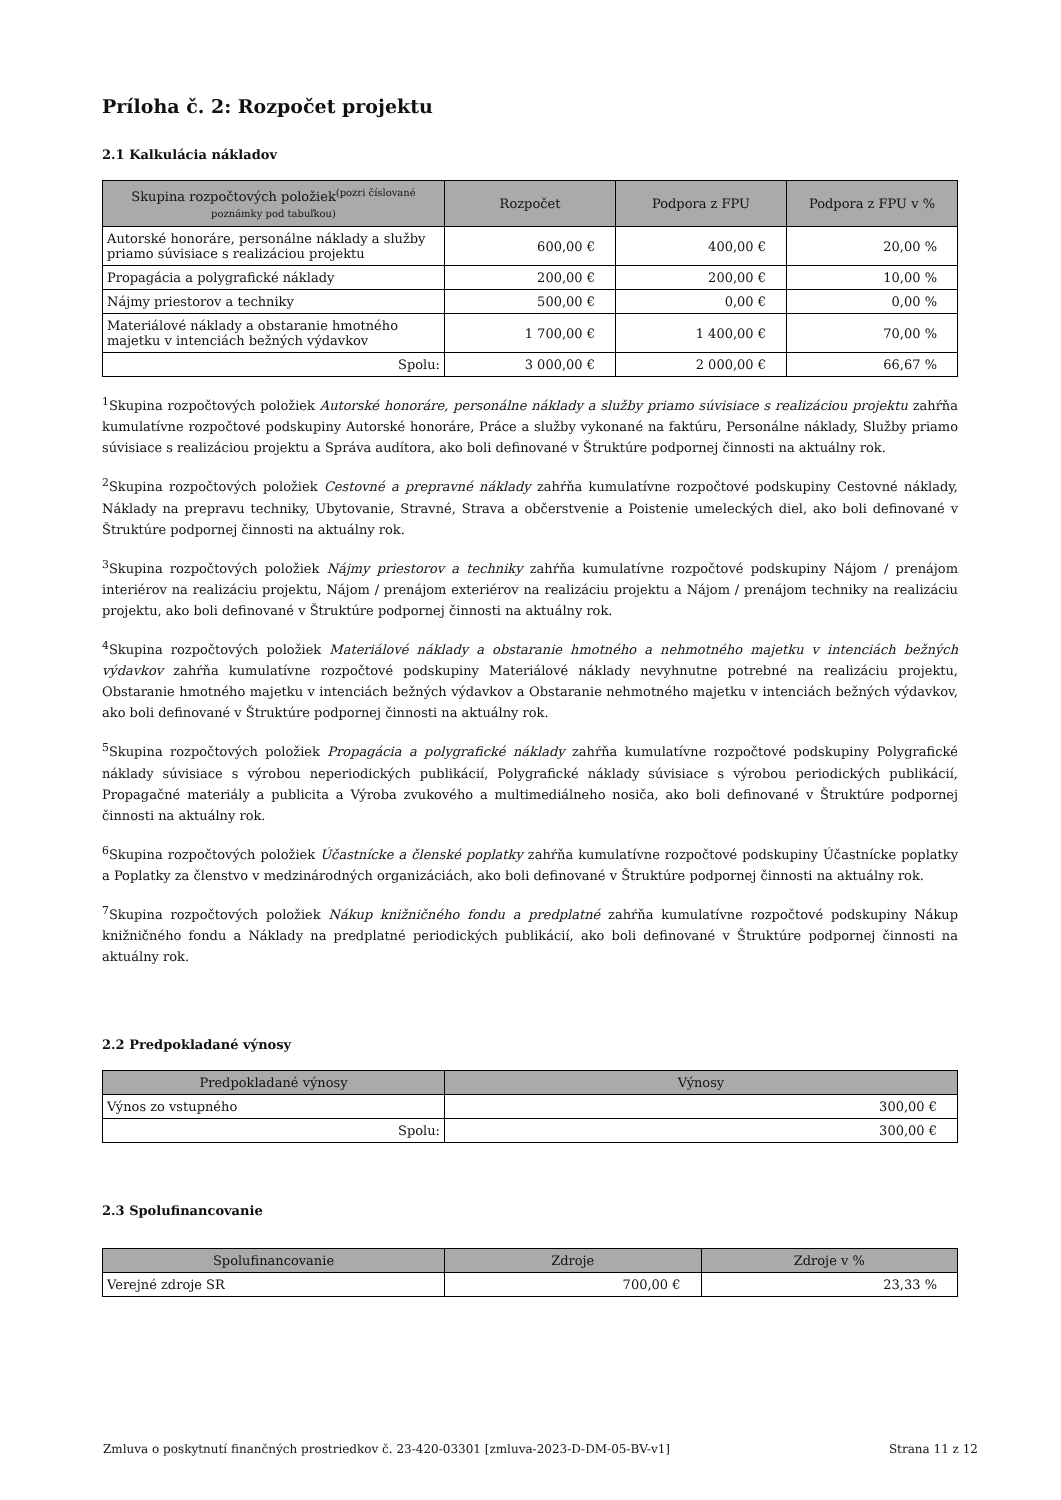Príloha č. 2: Rozpočet projektu
2.1 Kalkulácia nákladov
| Skupina rozpočtových položiek<sup>(pozri číslované</sup> poznámky pod tabuľkou) | Rozpočet | Podpora z FPU | Podpora z FPU v % |
| --- | --- | --- | --- |
| Autorské honoráre, personálne náklady a služby priamo súvisiace s realizáciou projektu | 600,00 € | 400,00 € | 20,00 % |
| Propagácia a polygrafické náklady | 200,00 € | 200,00 € | 10,00 % |
| Nájmy priestorov a techniky | 500,00 € | 0,00 € | 0,00 % |
| Materiálové náklady a obstaranie hmotného majetku v intenciách bežných výdavkov | 1 700,00 € | 1 400,00 € | 70,00 % |
| Spolu: | 3 000,00 € | 2 000,00 € | 66,67 % |
<sup>1</sup> Skupina rozpočtových položiek Autorské honoráre, personálne náklady a služby priamo súvisiace s realizáciou projektu zahŕňa kumulatívne rozpočtové podskupiny Autorské honoráre, Práce a služby vykonané na faktúru, Personálne náklady, Služby priamo súvisiace s realizáciou projektu a Správa audítora, ako boli definované v Štruktúre podpornej činnosti na aktuálny rok.
<sup>2</sup> Skupina rozpočtových položiek Cestovné a prepravné náklady zahŕňa kumulatívne rozpočtové podskupiny Cestovné náklady, Náklady na prepravu techniky, Ubytovanie, Stravné, Strava a občerstvenie a Poistenie umeleckých diel, ako boli definované v Štruktúre podpornej činnosti na aktuálny rok.
<sup>3</sup> Skupina rozpočtových položiek Nájmy priestorov a techniky zahŕňa kumulatívne rozpočtové podskupiny Nájom / prenájom interiérov na realizáciu projektu, Nájom / prenájom exteriérov na realizáciu projektu a Nájom / prenájom techniky na realizáciu projektu, ako boli definované v Štruktúre podpornej činnosti na aktuálny rok.
<sup>4</sup> Skupina rozpočtových položiek Materiálové náklady a obstaranie hmotného a nehmotného majetku v intenciách bežných výdavkov zahŕňa kumulatívne rozpočtové podskupiny Materiálové náklady nevyhnutne potrebné na realizáciu projektu, Obstaranie hmotného majetku v intenciách bežných výdavkov a Obstaranie nehmotného majetku v intenciách bežných výdavkov, ako boli definované v Štruktúre podpornej činnosti na aktuálny rok.
<sup>5</sup> Skupina rozpočtových položiek Propagácia a polygrafické náklady zahŕňa kumulatívne rozpočtové podskupiny Polygrafické náklady súvisiace s výrobou neperiodických publikácií, Polygrafické náklady súvisiace s výrobou periodických publikácií, Propagačné materiály a publicita a Výroba zvukového a multimediálneho nosiča, ako boli definované v Štruktúre podpornej činnosti na aktuálny rok.
<sup>6</sup> Skupina rozpočtových položiek Účastnícke a členské poplatky zahŕňa kumulatívne rozpočtové podskupiny Účastnícke poplatky a Poplatky za členstvo v medzinárodných organizáciách, ako boli definované v Štruktúre podpornej činnosti na aktuálny rok.
<sup>7</sup> Skupina rozpočtových položiek Nákup knižničného fondu a predplatné zahŕňa kumulatívne rozpočtové podskupiny Nákup knižničného fondu a Náklady na predplatné periodických publikácií, ako boli definované v Štruktúre podpornej činnosti na aktuálny rok.
2.2 Predpokladané výnosy
| Predpokladané výnosy | Výnosy |
| --- | --- |
| Výnos zo vstupného | 300,00 € |
| Spolu: | 300,00 € |
2.3 Spolufinancovanie
| Spolufinancovanie | Zdroje | Zdroje v % |
| --- | --- | --- |
| Verejné zdroje SR | 700,00 € | 23,33 % |
Zmluva o poskytnutí finančných prostriedkov č. 23-420-03301 [zmluva-2023-D-DM-05-BV-v1] Strana 11 z 12